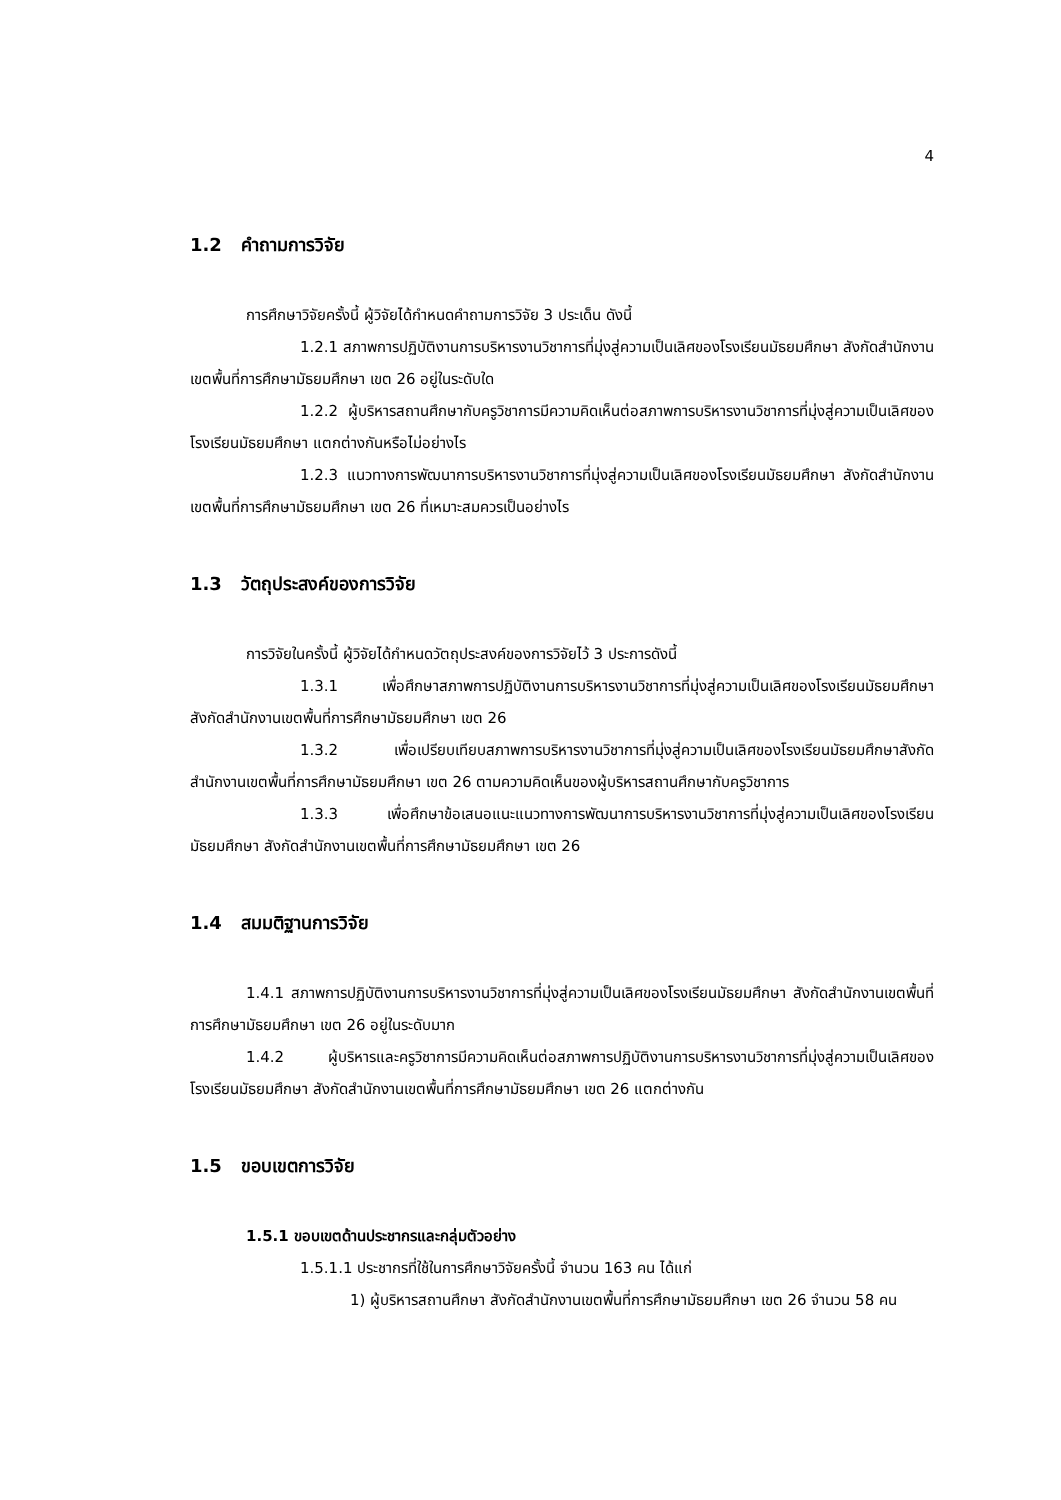4
1.2 คำถามการวิจัย
การศึกษาวิจัยครั้งนี้ ผู้วิจัยได้กำหนดคำถามการวิจัย 3 ประเด็น ดังนี้
1.2.1 สภาพการปฏิบัติงานการบริหารงานวิชาการที่มุ่งสู่ความเป็นเลิศของโรงเรียนมัธยมศึกษา สังกัดสำนักงานเขตพื้นที่การศึกษามัธยมศึกษา เขต 26 อยู่ในระดับใด
1.2.2 ผู้บริหารสถานศึกษากับครูวิชาการมีความคิดเห็นต่อสภาพการบริหารงานวิชาการที่มุ่งสู่ความเป็นเลิศของโรงเรียนมัธยมศึกษา แตกต่างกันหรือไม่อย่างไร
1.2.3 แนวทางการพัฒนาการบริหารงานวิชาการที่มุ่งสู่ความเป็นเลิศของโรงเรียนมัธยมศึกษา สังกัดสำนักงานเขตพื้นที่การศึกษามัธยมศึกษา เขต 26 ที่เหมาะสมควรเป็นอย่างไร
1.3 วัตถุประสงค์ของการวิจัย
การวิจัยในครั้งนี้ ผู้วิจัยได้กำหนดวัตถุประสงค์ของการวิจัยไว้ 3 ประการดังนี้
1.3.1 เพื่อศึกษาสภาพการปฏิบัติงานการบริหารงานวิชาการที่มุ่งสู่ความเป็นเลิศของโรงเรียนมัธยมศึกษา สังกัดสำนักงานเขตพื้นที่การศึกษามัธยมศึกษา เขต 26
1.3.2 เพื่อเปรียบเทียบสภาพการบริหารงานวิชาการที่มุ่งสู่ความเป็นเลิศของโรงเรียนมัธยมศึกษาสังกัดสำนักงานเขตพื้นที่การศึกษามัธยมศึกษา เขต 26 ตามความคิดเห็นของผู้บริหารสถานศึกษากับครูวิชาการ
1.3.3 เพื่อศึกษาข้อเสนอแนะแนวทางการพัฒนาการบริหารงานวิชาการที่มุ่งสู่ความเป็นเลิศของโรงเรียนมัธยมศึกษา สังกัดสำนักงานเขตพื้นที่การศึกษามัธยมศึกษา เขต 26
1.4 สมมติฐานการวิจัย
1.4.1 สภาพการปฏิบัติงานการบริหารงานวิชาการที่มุ่งสู่ความเป็นเลิศของโรงเรียนมัธยมศึกษา สังกัดสำนักงานเขตพื้นที่การศึกษามัธยมศึกษา เขต 26 อยู่ในระดับมาก
1.4.2 ผู้บริหารและครูวิชาการมีความคิดเห็นต่อสภาพการปฏิบัติงานการบริหารงานวิชาการที่มุ่งสู่ความเป็นเลิศของโรงเรียนมัธยมศึกษา สังกัดสำนักงานเขตพื้นที่การศึกษามัธยมศึกษา เขต 26 แตกต่างกัน
1.5 ขอบเขตการวิจัย
1.5.1 ขอบเขตด้านประชากรและกลุ่มตัวอย่าง
1.5.1.1 ประชากรที่ใช้ในการศึกษาวิจัยครั้งนี้ จำนวน 163 คน ได้แก่
1) ผู้บริหารสถานศึกษา สังกัดสำนักงานเขตพื้นที่การศึกษามัธยมศึกษา เขต 26 จำนวน 58 คน